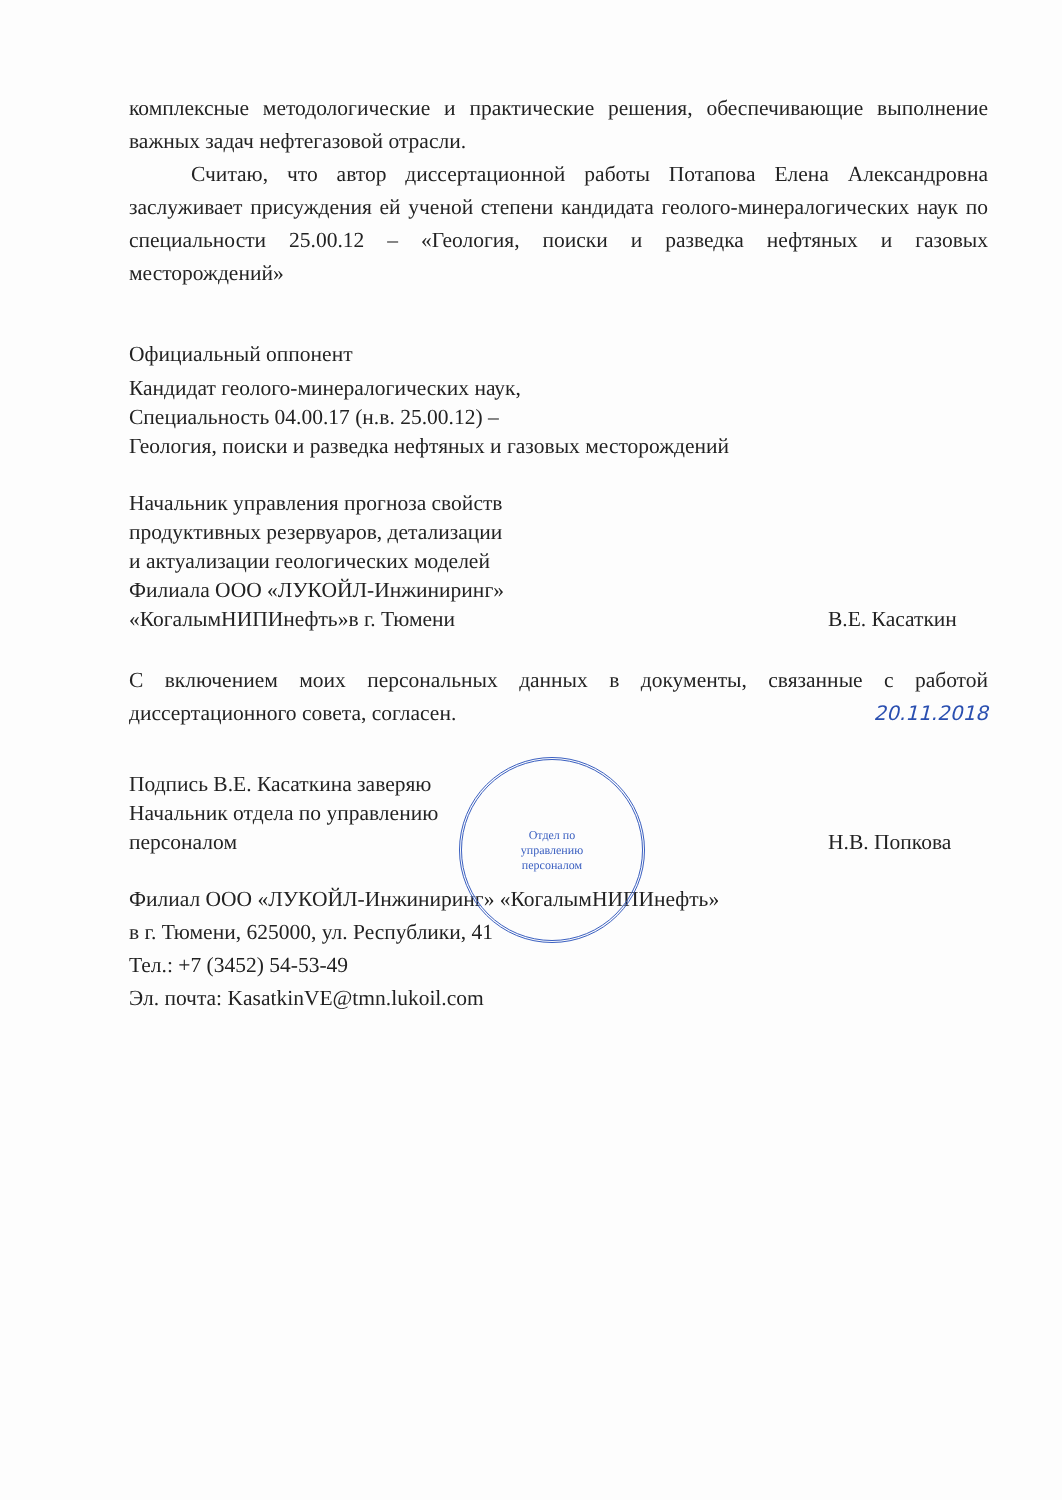комплексные методологические и практические решения, обеспечивающие выполнение важных задач нефтегазовой отрасли.
Считаю, что автор диссертационной работы Потапова Елена Александровна заслуживает присуждения ей ученой степени кандидата геолого-минералогических наук по специальности 25.00.12 – «Геология, поиски и разведка нефтяных и газовых месторождений»
Официальный оппонент
Кандидат геолого-минералогических наук,
Специальность 04.00.17 (н.в. 25.00.12) –
Геология, поиски и разведка нефтяных и газовых месторождений
Начальник управления прогноза свойств
продуктивных резервуаров, детализации
и актуализации геологических моделей
Филиала ООО «ЛУКОЙЛ-Инжиниринг»
«КогалымНИПИнефть»в г. Тюмени
В.Е. Касаткин
С включением моих персональных данных в документы, связанные с работой диссертационного совета, согласен. 20.11.2018
Подпись В.Е. Касаткина заверяю
Начальник отдела по управлению
персоналом
Н.В. Попкова
Отдел по
управлению
персоналом
Филиал ООО «ЛУКОЙЛ-Инжиниринг» «КогалымНИПИнефть»
в г. Тюмени, 625000, ул. Республики, 41
Тел.: +7 (3452) 54-53-49
Эл. почта: KasatkinVE@tmn.lukoil.com